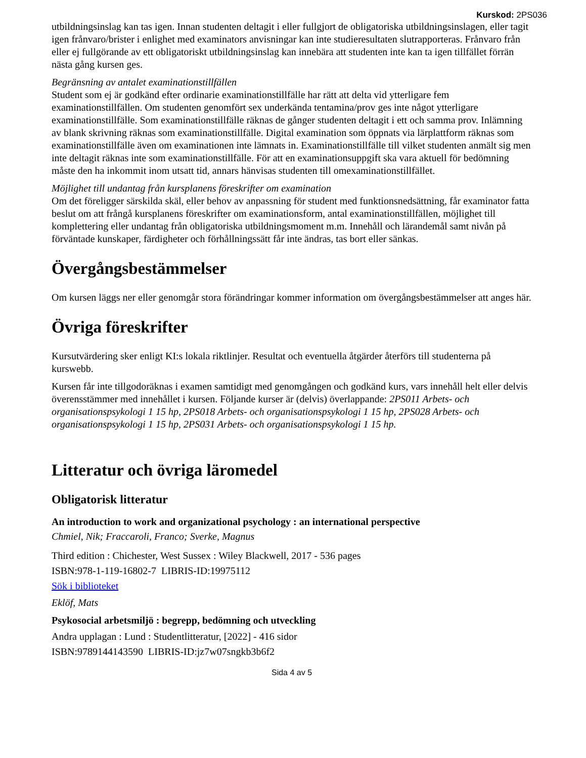Kurskod: 2PS036
utbildningsinslag kan tas igen. Innan studenten deltagit i eller fullgjort de obligatoriska utbildningsinslagen, eller tagit igen frånvaro/brister i enlighet med examinators anvisningar kan inte studieresultaten slutrapporteras. Frånvaro från eller ej fullgörande av ett obligatoriskt utbildningsinslag kan innebära att studenten inte kan ta igen tillfället förrän nästa gång kursen ges.
Begränsning av antalet examinationstillfällen
Student som ej är godkänd efter ordinarie examinationstillfälle har rätt att delta vid ytterligare fem examinationstillfällen. Om studenten genomfört sex underkända tentamina/prov ges inte något ytterligare examinationstillfälle. Som examinationstillfälle räknas de gånger studenten deltagit i ett och samma prov. Inlämning av blank skrivning räknas som examinationstillfälle. Digital examination som öppnats via lärplattform räknas som examinationstillfälle även om examinationen inte lämnats in. Examinationstillfälle till vilket studenten anmält sig men inte deltagit räknas inte som examinationstillfälle. För att en examinationsuppgift ska vara aktuell för bedömning måste den ha inkommit inom utsatt tid, annars hänvisas studenten till omexaminationstillfället.
Möjlighet till undantag från kursplanens föreskrifter om examination
Om det föreligger särskilda skäl, eller behov av anpassning för student med funktionsnedsättning, får examinator fatta beslut om att frångå kursplanens föreskrifter om examinationsform, antal examinationstillfällen, möjlighet till komplettering eller undantag från obligatoriska utbildningsmoment m.m. Innehåll och lärandemål samt nivån på förväntade kunskaper, färdigheter och förhållningssätt får inte ändras, tas bort eller sänkas.
Övergångsbestämmelser
Om kursen läggs ner eller genomgår stora förändringar kommer information om övergångsbestämmelser att anges här.
Övriga föreskrifter
Kursutvärdering sker enligt KI:s lokala riktlinjer. Resultat och eventuella åtgärder återförs till studenterna på kurswebb.
Kursen får inte tillgodoräknas i examen samtidigt med genomgången och godkänd kurs, vars innehåll helt eller delvis överensstämmer med innehållet i kursen. Följande kurser är (delvis) överlappande: 2PS011 Arbets- och organisationspsykologi 1 15 hp, 2PS018 Arbets- och organisationspsykologi 1 15 hp, 2PS028 Arbets- och organisationspsykologi 1 15 hp, 2PS031 Arbets- och organisationspsykologi 1 15 hp.
Litteratur och övriga läromedel
Obligatorisk litteratur
An introduction to work and organizational psychology : an international perspective
Chmiel, Nik; Fraccaroli, Franco; Sverke, Magnus
Third edition : Chichester, West Sussex : Wiley Blackwell, 2017 - 536 pages
ISBN:978-1-119-16802-7 LIBRIS-ID:19975112
Sök i biblioteket
Eklöf, Mats
Psykosocial arbetsmiljö : begrepp, bedömning och utveckling
Andra upplagan : Lund : Studentlitteratur, [2022] - 416 sidor
ISBN:9789144143590 LIBRIS-ID:jz7w07sngkb3b6f2
Sida 4 av 5